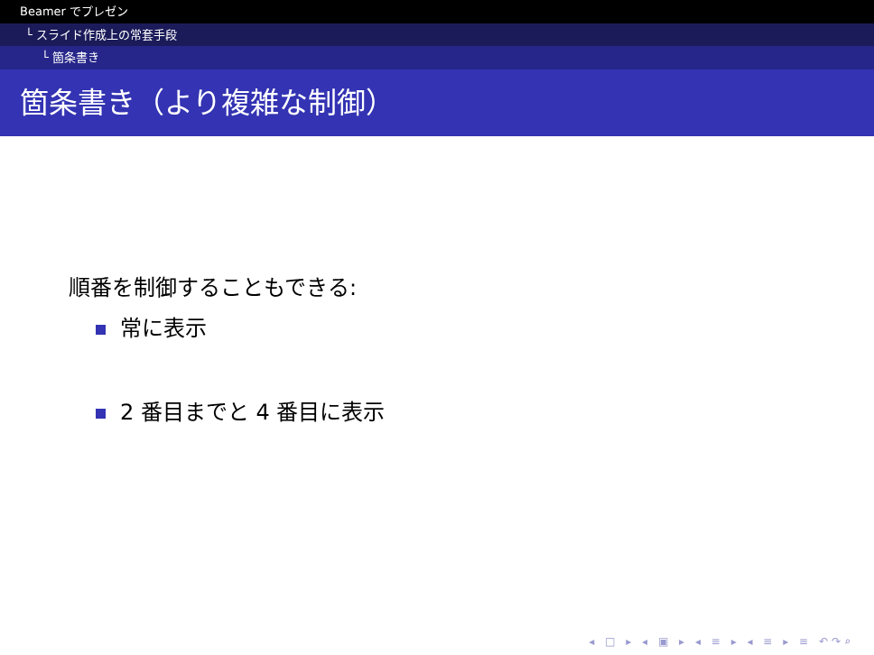Beamer でプレゼン
└ スライド作成上の常套手段
└ 箇条書き
箇条書き（より複雑な制御）
順番を制御することもできる:
常に表示
2 番目までと 4 番目に表示
◂ □ ▸ ◂ ▣ ▸ ◂ ≡ ▸ ◂ ≡ ▸ ≡ ↶↷⌕